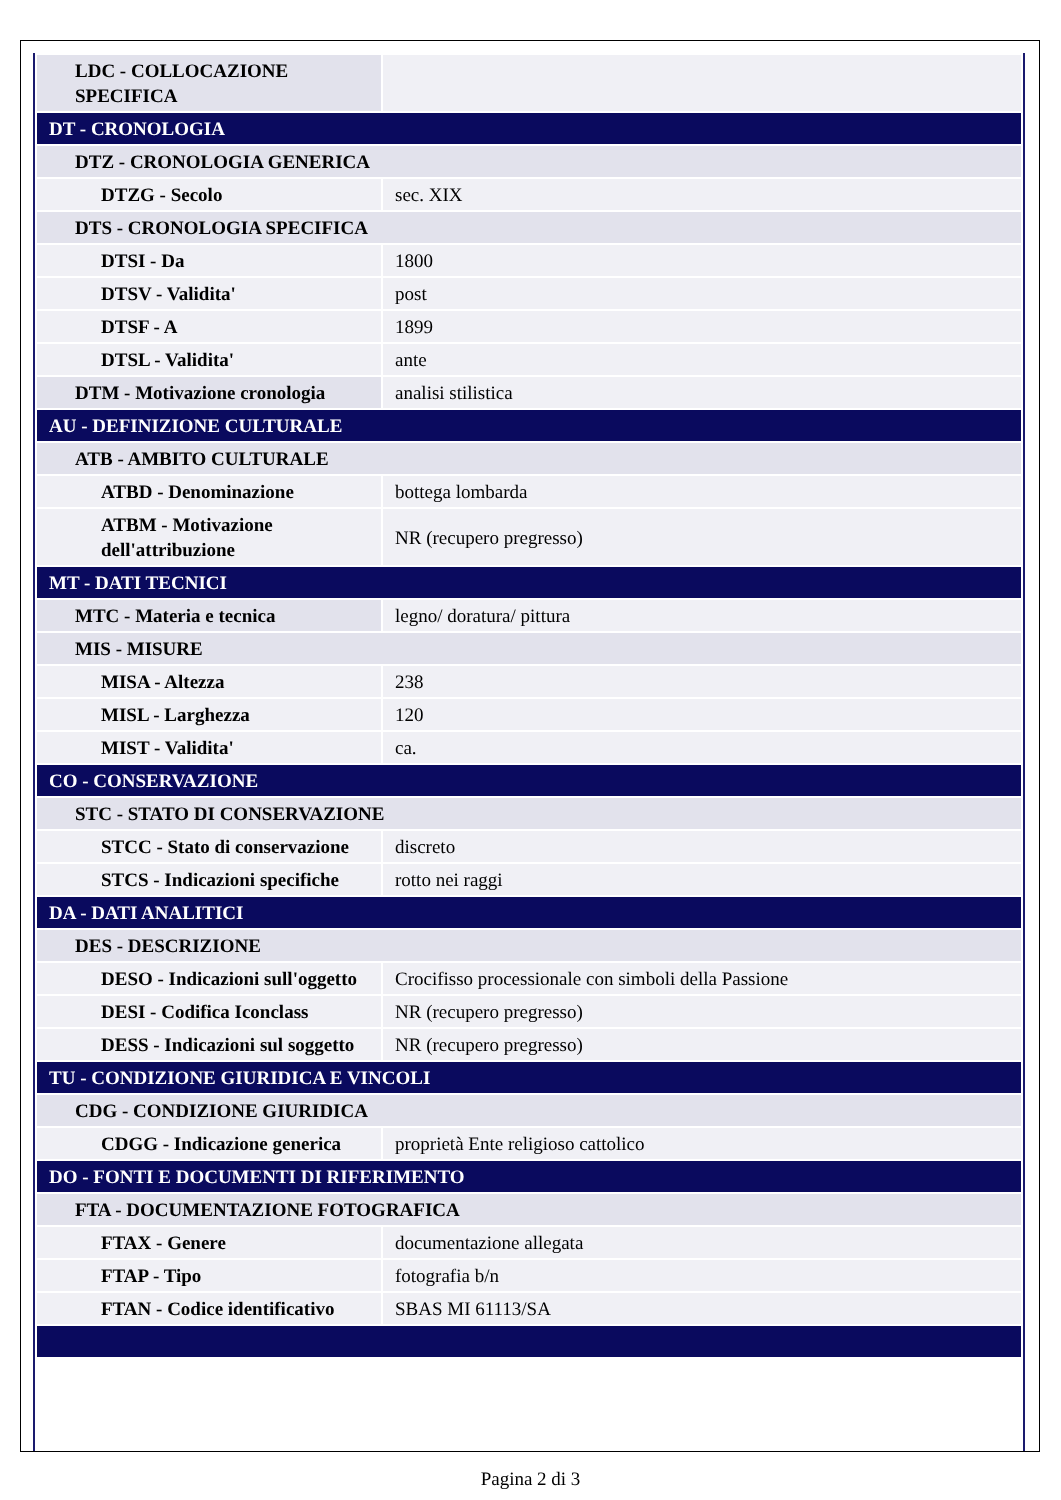| LDC - COLLOCAZIONE SPECIFICA | |
| DT - CRONOLOGIA | |
| DTZ - CRONOLOGIA GENERICA | |
| DTZG - Secolo | sec. XIX |
| DTS - CRONOLOGIA SPECIFICA | |
| DTSI - Da | 1800 |
| DTSV - Validita' | post |
| DTSF - A | 1899 |
| DTSL - Validita' | ante |
| DTM - Motivazione cronologia | analisi stilistica |
| AU - DEFINIZIONE CULTURALE | |
| ATB - AMBITO CULTURALE | |
| ATBD - Denominazione | bottega lombarda |
| ATBM - Motivazione dell'attribuzione | NR (recupero pregresso) |
| MT - DATI TECNICI | |
| MTC - Materia e tecnica | legno/ doratura/ pittura |
| MIS - MISURE | |
| MISA - Altezza | 238 |
| MISL - Larghezza | 120 |
| MIST - Validita' | ca. |
| CO - CONSERVAZIONE | |
| STC - STATO DI CONSERVAZIONE | |
| STCC - Stato di conservazione | discreto |
| STCS - Indicazioni specifiche | rotto nei raggi |
| DA - DATI ANALITICI | |
| DES - DESCRIZIONE | |
| DESO - Indicazioni sull'oggetto | Crocifisso processionale con simboli della Passione |
| DESI - Codifica Iconclass | NR (recupero pregresso) |
| DESS - Indicazioni sul soggetto | NR (recupero pregresso) |
| TU - CONDIZIONE GIURIDICA E VINCOLI | |
| CDG - CONDIZIONE GIURIDICA | |
| CDGG - Indicazione generica | proprietà Ente religioso cattolico |
| DO - FONTI E DOCUMENTI DI RIFERIMENTO | |
| FTA - DOCUMENTAZIONE FOTOGRAFICA | |
| FTAX - Genere | documentazione allegata |
| FTAP - Tipo | fotografia b/n |
| FTAN - Codice identificativo | SBAS MI 61113/SA |
Pagina 2 di 3